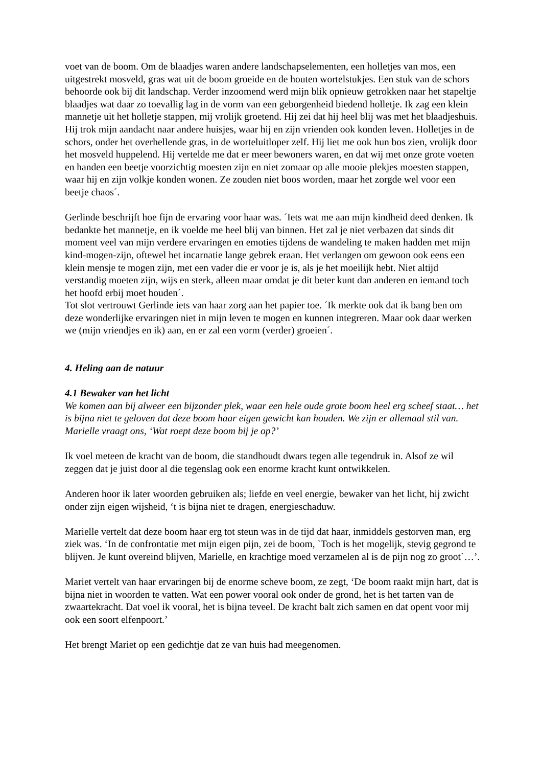voet van de boom. Om de blaadjes waren andere landschapselementen, een holletjes van mos, een uitgestrekt mosveld, gras wat uit de boom groeide en de houten wortelstukjes. Een stuk van de schors behoorde ook bij dit landschap. Verder inzoomend werd mijn blik opnieuw getrokken naar het stapeltje blaadjes wat daar zo toevallig lag in de vorm van een geborgenheid biedend holletje. Ik zag een klein mannetje uit het holletje stappen, mij vrolijk groetend. Hij zei dat hij heel blij was met het blaadjeshuis. Hij trok mijn aandacht naar andere huisjes, waar hij en zijn vrienden ook konden leven. Holletjes in de schors, onder het overhellende gras, in de worteluitloper zelf. Hij liet me ook hun bos zien, vrolijk door het mosveld huppelend. Hij vertelde me dat er meer bewoners waren, en dat wij met onze grote voeten en handen een beetje voorzichtig moesten zijn en niet zomaar op alle mooie plekjes moesten stappen, waar hij en zijn volkje konden wonen. Ze zouden niet boos worden, maar het zorgde wel voor een beetje chaos´.
Gerlinde beschrijft hoe fijn de ervaring voor haar was. ´Iets wat me aan mijn kindheid deed denken. Ik bedankte het mannetje, en ik voelde me heel blij van binnen. Het zal je niet verbazen dat sinds dit moment veel van mijn verdere ervaringen en emoties tijdens de wandeling te maken hadden met mijn kind-mogen-zijn, oftewel het incarnatie lange gebrek eraan. Het verlangen om gewoon ook eens een klein mensje te mogen zijn, met een vader die er voor je is, als je het moeilijk hebt. Niet altijd verstandig moeten zijn, wijs en sterk, alleen maar omdat je dit beter kunt dan anderen en iemand toch het hoofd erbij moet houden´.
Tot slot vertrouwt Gerlinde iets van haar zorg aan het papier toe. ´Ik merkte ook dat ik bang ben om deze wonderlijke ervaringen niet in mijn leven te mogen en kunnen integreren. Maar ook daar werken we (mijn vriendjes en ik) aan, en er zal een vorm (verder) groeien´.
4. Heling aan de natuur
4.1 Bewaker van het licht
We komen aan bij alweer een bijzonder plek, waar een hele oude grote boom heel erg scheef staat… het is bijna niet te geloven dat deze boom haar eigen gewicht kan houden. We zijn er allemaal stil van. Marielle vraagt ons, ‘Wat roept deze boom bij je op?’
Ik voel meteen de kracht van de boom, die standhoudt dwars tegen alle tegendruk in. Alsof ze wil zeggen dat je juist door al die tegenslag ook een enorme kracht kunt ontwikkelen.
Anderen hoor ik later woorden gebruiken als; liefde en veel energie, bewaker van het licht, hij zwicht onder zijn eigen wijsheid, ‘t is bijna niet te dragen, energieschaduw.
Marielle vertelt dat deze boom haar erg tot steun was in de tijd dat haar, inmiddels gestorven man, erg ziek was. ‘In de confrontatie met mijn eigen pijn, zei de boom, `Toch is het mogelijk, stevig gegrond te blijven. Je kunt overeind blijven, Marielle, en krachtige moed verzamelen al is de pijn nog zo groot`…’.
Mariet vertelt van haar ervaringen bij de enorme scheve boom, ze zegt, ‘De boom raakt mijn hart, dat is bijna niet in woorden te vatten. Wat een power vooral ook onder de grond, het is het tarten van de zwaartekracht. Dat voel ik vooral, het is bijna teveel. De kracht balt zich samen en dat opent voor mij ook een soort elfenpoort.’
Het brengt Mariet op een gedichtje dat ze van huis had meegenomen.